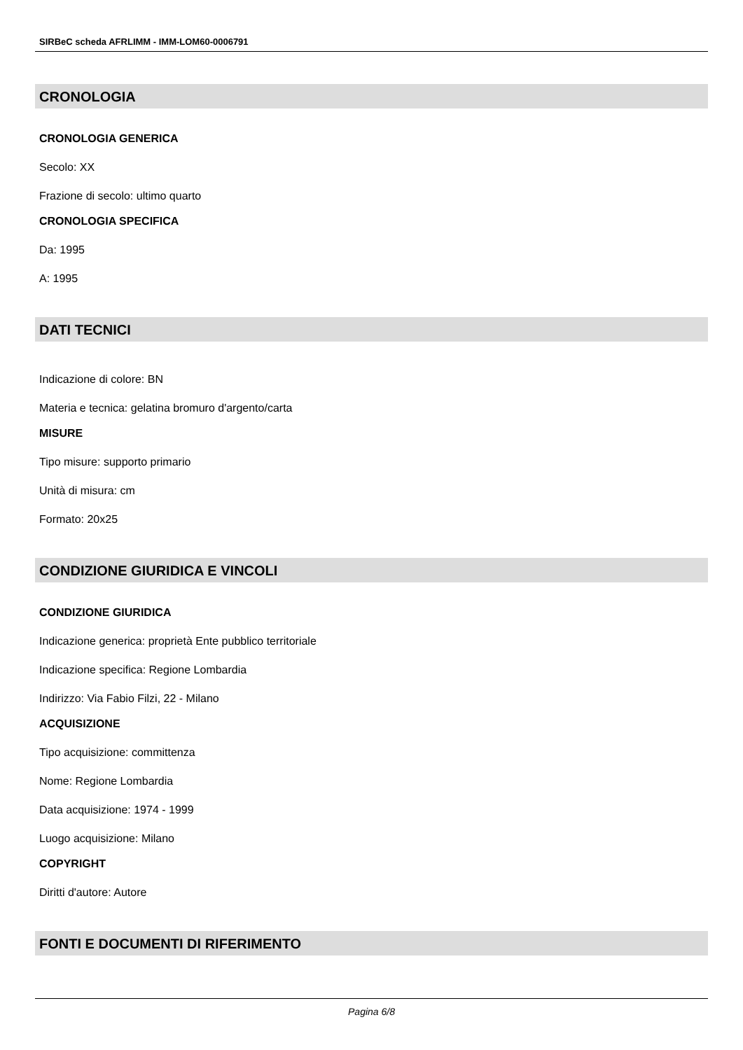SIRBeC scheda AFRLIMM - IMM-LOM60-0006791
CRONOLOGIA
CRONOLOGIA GENERICA
Secolo: XX
Frazione di secolo: ultimo quarto
CRONOLOGIA SPECIFICA
Da: 1995
A: 1995
DATI TECNICI
Indicazione di colore: BN
Materia e tecnica: gelatina bromuro d'argento/carta
MISURE
Tipo misure: supporto primario
Unità di misura: cm
Formato: 20x25
CONDIZIONE GIURIDICA E VINCOLI
CONDIZIONE GIURIDICA
Indicazione generica: proprietà Ente pubblico territoriale
Indicazione specifica: Regione Lombardia
Indirizzo: Via Fabio Filzi, 22 - Milano
ACQUISIZIONE
Tipo acquisizione: committenza
Nome: Regione Lombardia
Data acquisizione: 1974 - 1999
Luogo acquisizione: Milano
COPYRIGHT
Diritti d'autore: Autore
FONTI E DOCUMENTI DI RIFERIMENTO
Pagina 6/8